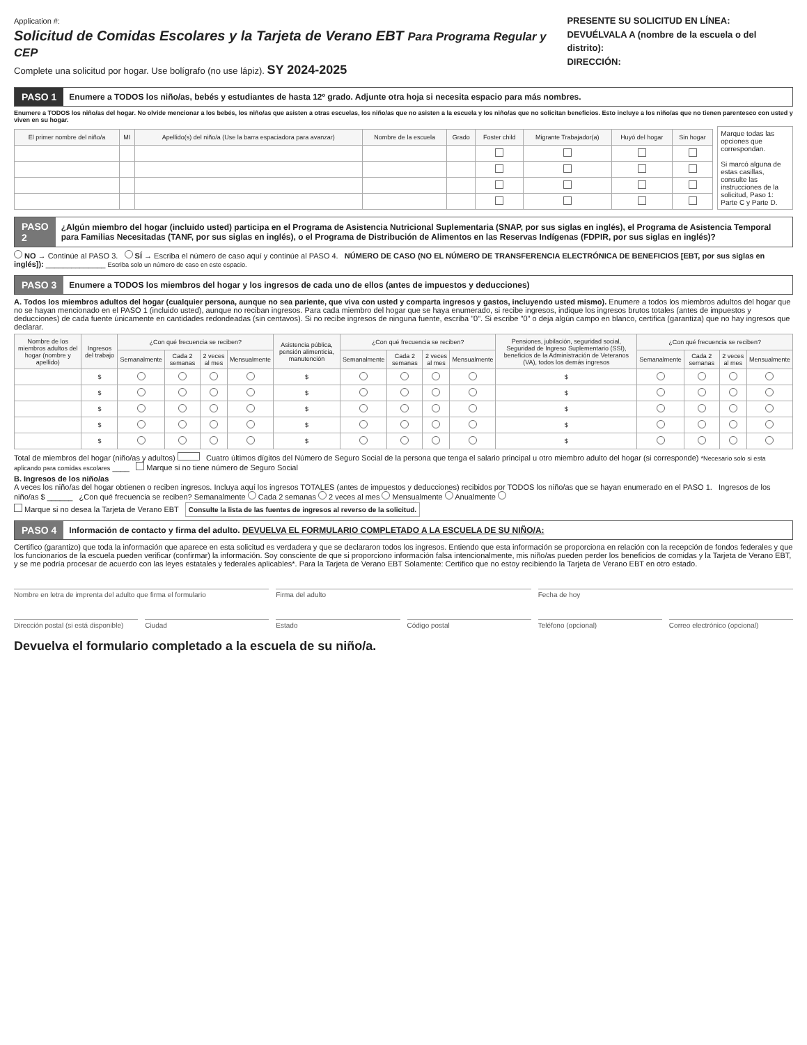Application #:
Solicitud de Comidas Escolares y la Tarjeta de Verano EBT Para Programa Regular y CEP
Complete una solicitud por hogar. Use bolígrafo (no use lápiz). SY 2024-2025
PRESENTE SU SOLICITUD EN LÍNEA:
DEVUÉLVALA A (nombre de la escuela o del distrito):
DIRECCIÓN:
PASO 1 Enumere a TODOS los niño/as, bebés y estudiantes de hasta 12º grado. Adjunte otra hoja si necesita espacio para más nombres.
Enumere a TODOS los niño/as del hogar. No olvide mencionar a los bebés, los niño/as que asisten a otras escuelas, los niño/as que no asisten a la escuela y los niño/as que no solicitan beneficios. Esto incluye a los niño/as que no tienen parentesco con usted y viven en su hogar.
| El primer nombre del niño/a | MI | Apellido(s) del niño/a (Use la barra espaciadora para avanzar) | Nombre de la escuela | Grado | Foster child | Migrante Trabajador(a) | Huyó del hogar | Sin hogar |
| --- | --- | --- | --- | --- | --- | --- | --- | --- |
Marque todas las opciones que correspondan.
Si marcó alguna de estas casillas, consulte las instrucciones de la solicitud, Paso 1: Parte C y Parte D.
PASO 2 ¿Algún miembro del hogar (incluido usted) participa en el Programa de Asistencia Nutricional Suplementaria (SNAP, por sus siglas en inglés), el Programa de Asistencia Temporal para Familias Necesitadas (TANF, por sus siglas en inglés), o el Programa de Distribución de Alimentos en las Reservas Indígenas (FDPIR, por sus siglas en inglés)?
NO → Continúe al PASO 3. SÍ → Escriba el número de caso aquí y continúe al PASO 4. NÚMERO DE CASO (NO EL NÚMERO DE TRANSFERENCIA ELECTRÓNICA DE BENEFICIOS [EBT, por sus siglas en inglés]): ______________ Escriba solo un número de caso en este espacio.
PASO 3 Enumere a TODOS los miembros del hogar y los ingresos de cada uno de ellos (antes de impuestos y deducciones)
A. Todos los miembros adultos del hogar (cualquier persona, aunque no sea pariente, que viva con usted y comparta ingresos y gastos, incluyendo usted mismo). Enumere a todos los miembros adultos del hogar que no se hayan mencionado en el PASO 1 (incluido usted), aunque no reciban ingresos. Para cada miembro del hogar que se haya enumerado, si recibe ingresos, indique los ingresos brutos totales (antes de impuestos y deducciones) de cada fuente únicamente en cantidades redondeadas (sin centavos). Si no recibe ingresos de ninguna fuente, escriba "0". Si escribe "0" o deja algún campo en blanco, certifica (garantiza) que no hay ingresos que declarar.
| Nombre de los miembros adultos del hogar (nombre y apellido) | Ingresos del trabajo | ¿Con qué frecuencia se reciben? | | | | Asistencia pública, pensión alimenticia, manutención | ¿Con qué frecuencia se reciben? | | | | Pensiones, jubilación, seguridad social, Seguridad de Ingreso Suplementario (SSI), beneficios de la Administración de Veteranos (VA), todos los demás ingresos | ¿Con qué frecuencia se reciben? | | | |
| --- | --- | --- | --- | --- | --- | --- | --- | --- | --- | --- | --- | --- | --- | --- | --- |
| | | Semanalmente | Cada 2 semanas | 2 veces al mes | Mensualmente | | Semanalmente | Cada 2 semanas | 2 veces al mes | Mensualmente | | Semanalmente | Cada 2 semanas | 2 veces al mes | Mensualmente |
| | $ | | | | | $ | | | | | $ | | | | |
| | $ | | | | | $ | | | | | $ | | | | |
| | $ | | | | | $ | | | | | $ | | | | |
| | $ | | | | | $ | | | | | $ | | | | |
| | $ | | | | | $ | | | | | $ | | | | |
Total de miembros del hogar (niño/as y adultos) Cuatro últimos dígitos del Número de Seguro Social de la persona que tenga el salario principal u otro miembro adulto del hogar (si corresponde) *Necesario solo si esta aplicando para comidas escolares ____ Marque si no tiene número de Seguro Social
B. Ingresos de los niño/as
A veces los niño/as del hogar obtienen o reciben ingresos. Incluya aquí los ingresos TOTALES (antes de impuestos y deducciones) recibidos por TODOS los niño/as que se hayan enumerado en el PASO 1. Ingresos de los niño/as $ ______ ¿Con qué frecuencia se reciben? Semanalmente Cada 2 semanas 2 veces al mes Mensualmente Anualmente
Marque si no desea la Tarjeta de Verano EBT Consulte la lista de las fuentes de ingresos al reverso de la solicitud.
PASO 4 Información de contacto y firma del adulto. DEVUELVA EL FORMULARIO COMPLETADO A LA ESCUELA DE SU NIÑO/A:
Certifico (garantizo) que toda la información que aparece en esta solicitud es verdadera y que se declararon todos los ingresos. Entiendo que esta información se proporciona en relación con la recepción de fondos federales y que los funcionarios de la escuela pueden verificar (confirmar) la información. Soy consciente de que si proporciono información falsa intencionalmente, mis niño/as pueden perder los beneficios de comidas y la Tarjeta de Verano EBT, y se me podría procesar de acuerdo con las leyes estatales y federales aplicables*. Para la Tarjeta de Verano EBT Solamente: Certifico que no estoy recibiendo la Tarjeta de Verano EBT en otro estado.
Nombre en letra de imprenta del adulto que firma el formulario
Firma del adulto Fecha de hoy
Dirección postal (si está disponible)
Ciudad Estado Código postal Teléfono (opcional) Correo electrónico (opcional)
Devuelva el formulario completado a la escuela de su niño/a.